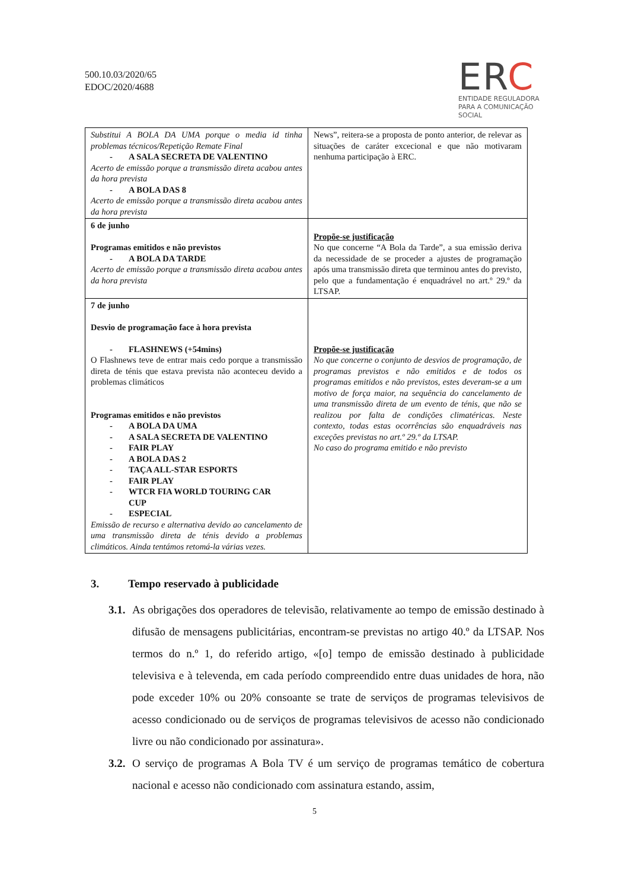500.10.03/2020/65
EDOC/2020/4688
ERC
ENTIDADE REGULADORA
PARA A COMUNICAÇÃO SOCIAL
| Substitui A BOLA DA UMA porque o media id tinha problemas técnicos/Repetição Remate Final - A SALA SECRETA DE VALENTINO Acerto de emissão porque a transmissão direta acabou antes da hora prevista - A BOLA DAS 8 Acerto de emissão porque a transmissão direta acabou antes da hora prevista | News”, reitera-se a proposta de ponto anterior, de relevar as situações de caráter excecional e que não motivaram nenhuma participação à ERC. |
| 6 de junho Programas emitidos e não previstos - A BOLA DA TARDE Acerto de emissão porque a transmissão direta acabou antes da hora prevista | Propõe-se justificação No que concerne “A Bola da Tarde”, a sua emissão deriva da necessidade de se proceder a ajustes de programação após uma transmissão direta que terminou antes do previsto, pelo que a fundamentação é enquadrável no art.º 29.º da LTSAP. |
| 7 de junho Desvio de programação face à hora prevista - FLASHNEWS (+54mins) O Flashnews teve de entrar mais cedo porque a transmissão direta de ténis que estava prevista não aconteceu devido a problemas climáticos Programas emitidos e não previstos - A BOLA DA UMA - A SALA SECRETA DE VALENTINO - FAIR PLAY - A BOLA DAS 2 - TAÇA ALL-STAR ESPORTS - FAIR PLAY - WTCR FIA WORLD TOURING CAR CUP - ESPECIAL Emissão de recurso e alternativa devido ao cancelamento de uma transmissão direta de ténis devido a problemas climáticos. Ainda tentámos retomá-la várias vezes. | Propõe-se justificação No que concerne o conjunto de desvios de programação, de programas previstos e não emitidos e de todos os programas emitidos e não previstos, estes deveram-se a um motivo de força maior, na sequência do cancelamento de uma transmissão direta de um evento de ténis, que não se realizou por falta de condições climatéricas. Neste contexto, todas estas ocorrências são enquadráveis nas exceções previstas no art.º 29.º da LTSAP. No caso do programa emitido e não previsto |
3. Tempo reservado à publicidade
3.1. As obrigações dos operadores de televisão, relativamente ao tempo de emissão destinado à difusão de mensagens publicitárias, encontram-se previstas no artigo 40.º da LTSAP. Nos termos do n.º 1, do referido artigo, «[o] tempo de emissão destinado à publicidade televisiva e à televenda, em cada período compreendido entre duas unidades de hora, não pode exceder 10% ou 20% consoante se trate de serviços de programas televisivos de acesso condicionado ou de serviços de programas televisivos de acesso não condicionado livre ou não condicionado por assinatura».
3.2. O serviço de programas A Bola TV é um serviço de programas temático de cobertura nacional e acesso não condicionado com assinatura estando, assim,
5